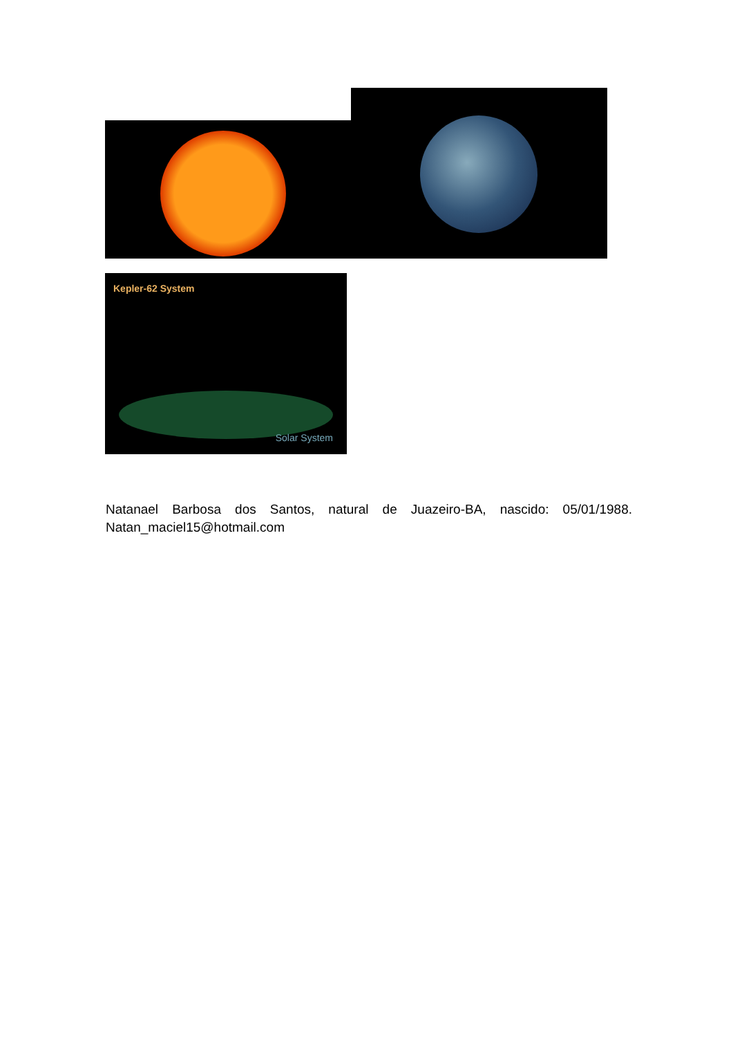Kepler-62 System
Solar System
Natanael Barbosa dos Santos, natural de Juazeiro-BA, nascido: 05/01/1988. Natan_maciel15@hotmail.com